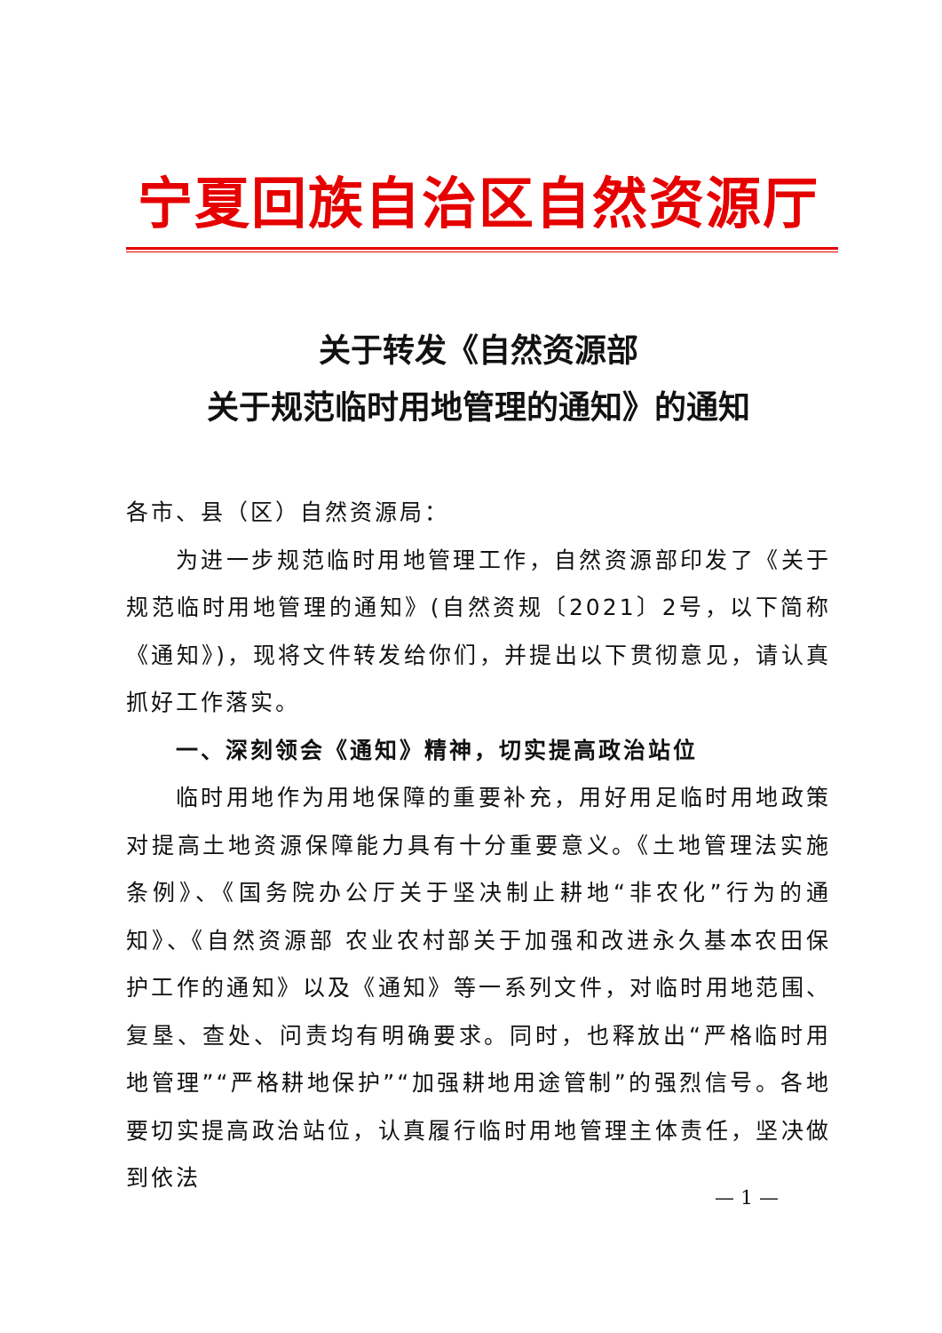宁夏回族自治区自然资源厅
关于转发《自然资源部
关于规范临时用地管理的通知》的通知
各市、县（区）自然资源局：
为进一步规范临时用地管理工作，自然资源部印发了《关于规范临时用地管理的通知》(自然资规〔2021〕2号，以下简称《通知》)，现将文件转发给你们，并提出以下贯彻意见，请认真抓好工作落实。
一、深刻领会《通知》精神，切实提高政治站位
临时用地作为用地保障的重要补充，用好用足临时用地政策对提高土地资源保障能力具有十分重要意义。《土地管理法实施条例》、《国务院办公厅关于坚决制止耕地“非农化”行为的通知》、《自然资源部 农业农村部关于加强和改进永久基本农田保护工作的通知》以及《通知》等一系列文件，对临时用地范围、复垦、查处、问责均有明确要求。同时，也释放出“严格临时用地管理”“严格耕地保护”“加强耕地用途管制”的强烈信号。各地要切实提高政治站位，认真履行临时用地管理主体责任，坚决做到依法
— 1 —